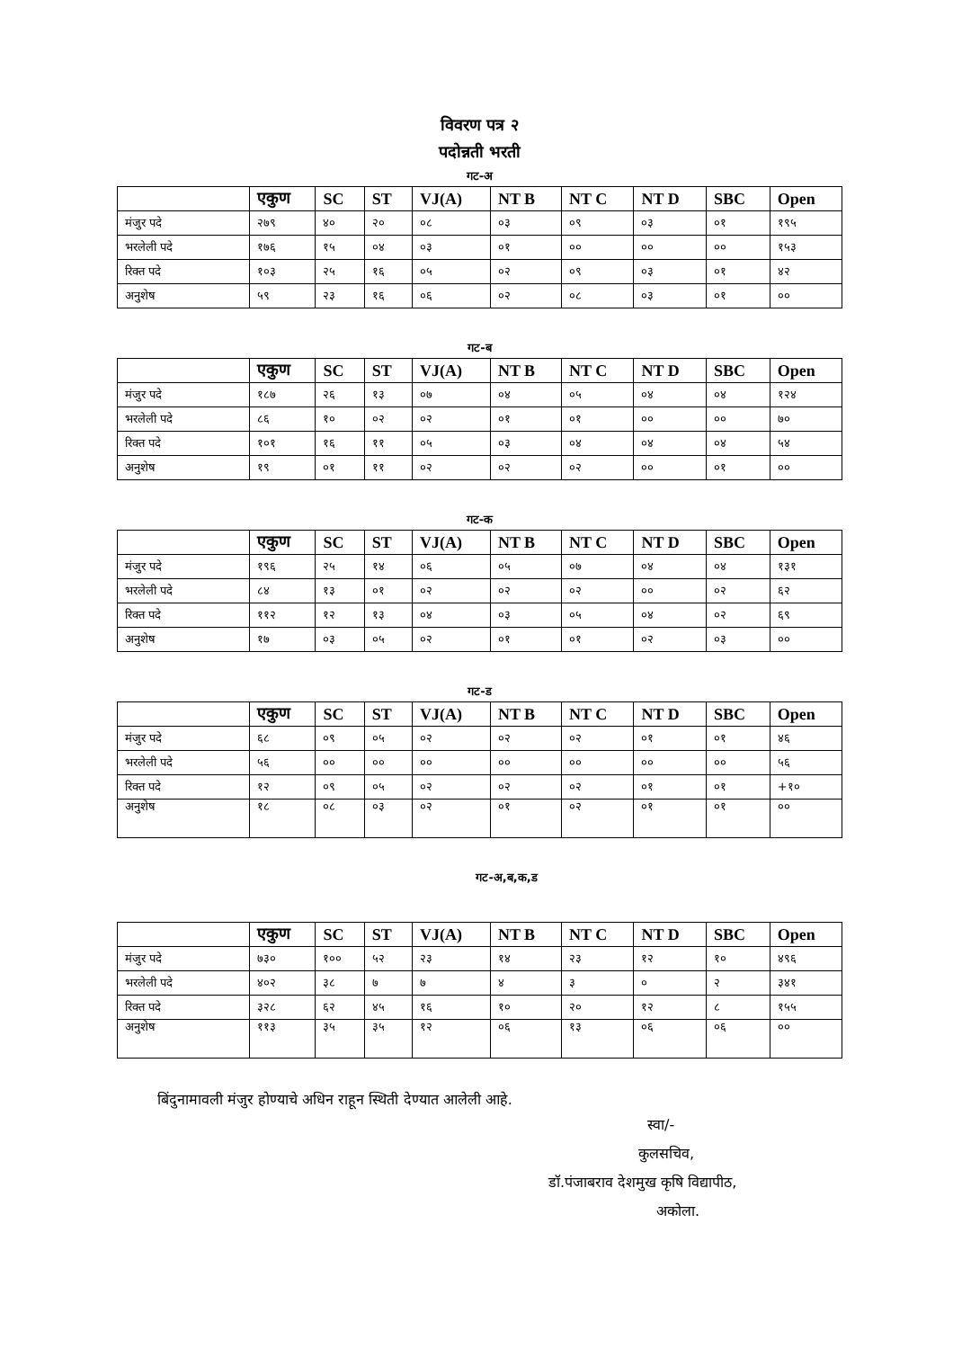विवरण पत्र २
पदोन्नती भरती
गट-अ
| | एकुण | SC | ST | VJ(A) | NT B | NT C | NT D | SBC | Open |
| --- | --- | --- | --- | --- | --- | --- | --- | --- | --- |
| मंजुर पदे | २७९ | ४० | २० | ०८ | ०३ | ०९ | ०३ | ०१ | १९५ |
| भरलेली पदे | १७६ | १५ | ०४ | ०३ | ०१ | ०० | ०० | ०० | १५३ |
| रिक्त पदे | १०३ | २५ | १६ | ०५ | ०२ | ०९ | ०३ | ०१ | ४२ |
| अनुशेष | ५९ | २३ | १६ | ०६ | ०२ | ०८ | ०३ | ०१ | ०० |
गट-ब
| | एकुण | SC | ST | VJ(A) | NT B | NT C | NT D | SBC | Open |
| --- | --- | --- | --- | --- | --- | --- | --- | --- | --- |
| मंजुर पदे | १८७ | २६ | १३ | ०७ | ०४ | ०५ | ०४ | ०४ | १२४ |
| भरलेली पदे | ८६ | १० | ०२ | ०२ | ०१ | ०१ | ०० | ०० | ७० |
| रिक्त पदे | १०१ | १६ | ११ | ०५ | ०३ | ०४ | ०४ | ०४ | ५४ |
| अनुशेष | १९ | ०१ | ११ | ०२ | ०२ | ०२ | ०० | ०१ | ०० |
गट-क
| | एकुण | SC | ST | VJ(A) | NT B | NT C | NT D | SBC | Open |
| --- | --- | --- | --- | --- | --- | --- | --- | --- | --- |
| मंजुर पदे | १९६ | २५ | १४ | ०६ | ०५ | ०७ | ०४ | ०४ | १३१ |
| भरलेली पदे | ८४ | १३ | ०१ | ०२ | ०२ | ०२ | ०० | ०२ | ६२ |
| रिक्त पदे | ११२ | १२ | १३ | ०४ | ०३ | ०५ | ०४ | ०२ | ६९ |
| अनुशेष | १७ | ०३ | ०५ | ०२ | ०१ | ०१ | ०२ | ०३ | ०० |
गट-ड
| | एकुण | SC | ST | VJ(A) | NT B | NT C | NT D | SBC | Open |
| --- | --- | --- | --- | --- | --- | --- | --- | --- | --- |
| मंजुर पदे | ६८ | ०९ | ०५ | ०२ | ०२ | ०२ | ०१ | ०१ | ४६ |
| भरलेली पदे | ५६ | ०० | ०० | ०० | ०० | ०० | ०० | ०० | ५६ |
| रिक्त पदे | १२ | ०९ | ०५ | ०२ | ०२ | ०२ | ०१ | ०१ | +१० |
| अनुशेष | १८ | ०८ | ०३ | ०२ | ०१ | ०२ | ०१ | ०१ | ०० |
गट-अ,ब,क,ड
| | एकुण | SC | ST | VJ(A) | NT B | NT C | NT D | SBC | Open |
| --- | --- | --- | --- | --- | --- | --- | --- | --- | --- |
| मंजुर पदे | ७३० | १०० | ५२ | २३ | १४ | २३ | १२ | १० | ४९६ |
| भरलेली पदे | ४०२ | ३८ | ७ | ७ | ४ | ३ | ० | २ | ३४१ |
| रिक्त पदे | ३२८ | ६२ | ४५ | १६ | १० | २० | १२ | ८ | १५५ |
| अनुशेष | ११३ | ३५ | ३५ | १२ | ०६ | १३ | ०६ | ०६ | ०० |
बिंदुनामावली मंजुर होण्याचे अधिन राहून स्थिती देण्यात आलेली आहे.
स्वा/-
कुलसचिव,
डॉ.पंजाबराव देशमुख कृषि विद्यापीठ,
अकोला.